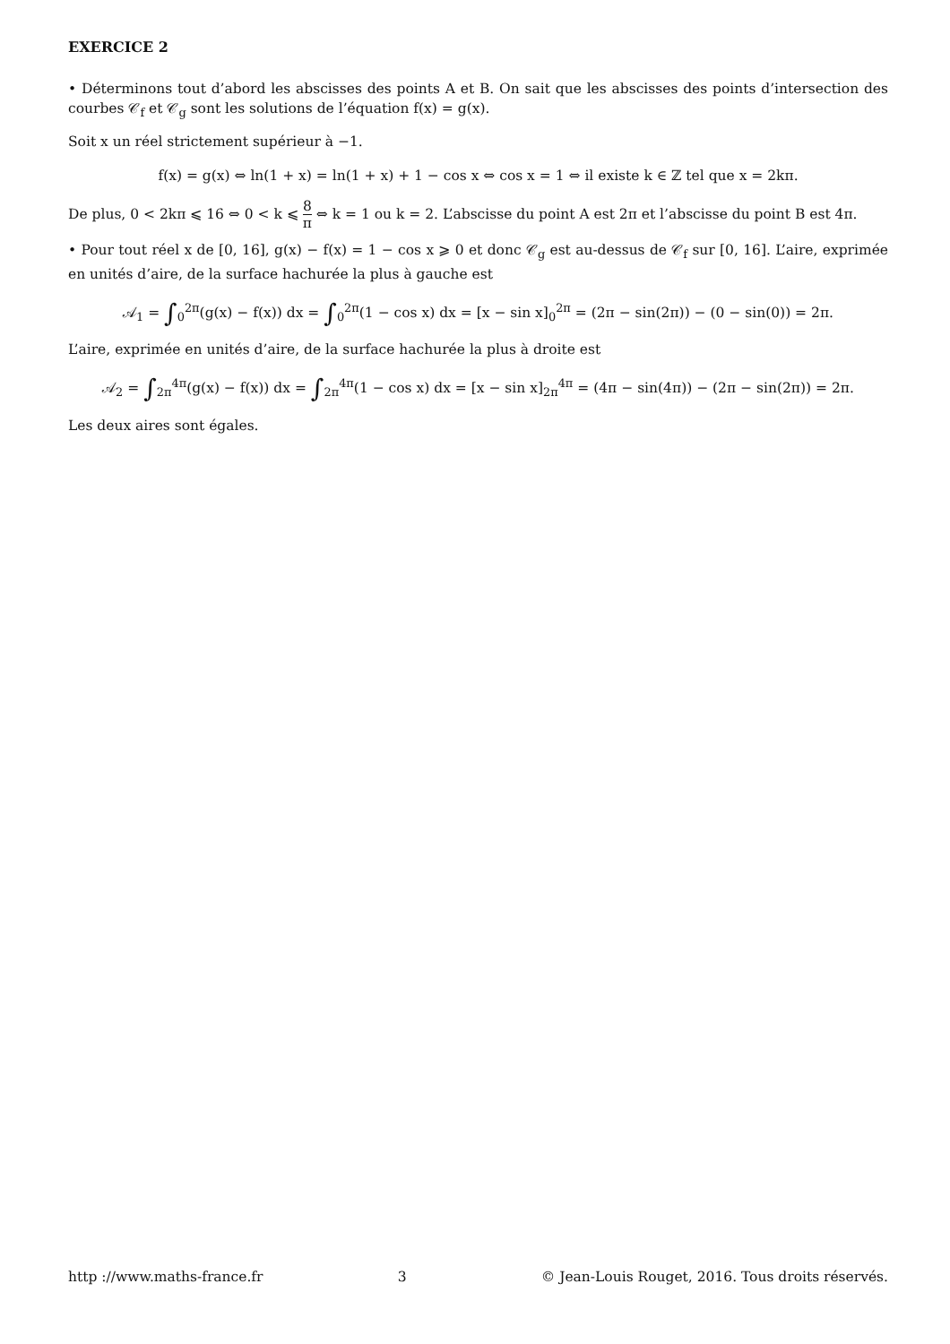EXERCICE 2
• Déterminons tout d’abord les abscisses des points A et B. On sait que les abscisses des points d’intersection des courbes 𝒞<sub>f</sub> et 𝒞<sub>g</sub> sont les solutions de l’équation f(x) = g(x).
Soit x un réel strictement supérieur à −1.
f(x) = g(x) ⇔ ln(1 + x) = ln(1 + x) + 1 − cos x ⇔ cos x = 1 ⇔ il existe k ∈ ℤ tel que x = 2kπ.
De plus, 0 < 2kπ ⩽ 16 ⇔ 0 < k ⩽ 8 π ⇔ k = 1 ou k = 2. L’abscisse du point A est 2π et l’abscisse du point B est 4π.
• Pour tout réel x de [0, 16], g(x) − f(x) = 1 − cos x ⩾ 0 et donc 𝒞<sub>g</sub> est au-dessus de 𝒞<sub>f</sub> sur [0, 16]. L’aire, exprimée en unités d’aire, de la surface hachurée la plus à gauche est
𝒜<sub>1</sub> = ∫<sub>0</sub><sup>2π</sup>(g(x) − f(x)) dx = ∫<sub>0</sub><sup>2π</sup>(1 − cos x) dx = [x − sin x]<sub>0</sub><sup>2π</sup> = (2π − sin(2π)) − (0 − sin(0)) = 2π.
L’aire, exprimée en unités d’aire, de la surface hachurée la plus à droite est
𝒜<sub>2</sub> = ∫<sub>2π</sub><sup>4π</sup>(g(x) − f(x)) dx = ∫<sub>2π</sub><sup>4π</sup>(1 − cos x) dx = [x − sin x]<sub>2π</sub><sup>4π</sup> = (4π − sin(4π)) − (2π − sin(2π)) = 2π.
Les deux aires sont égales.
http ://www.maths-france.fr 3 © Jean-Louis Rouget, 2016. Tous droits réservés.